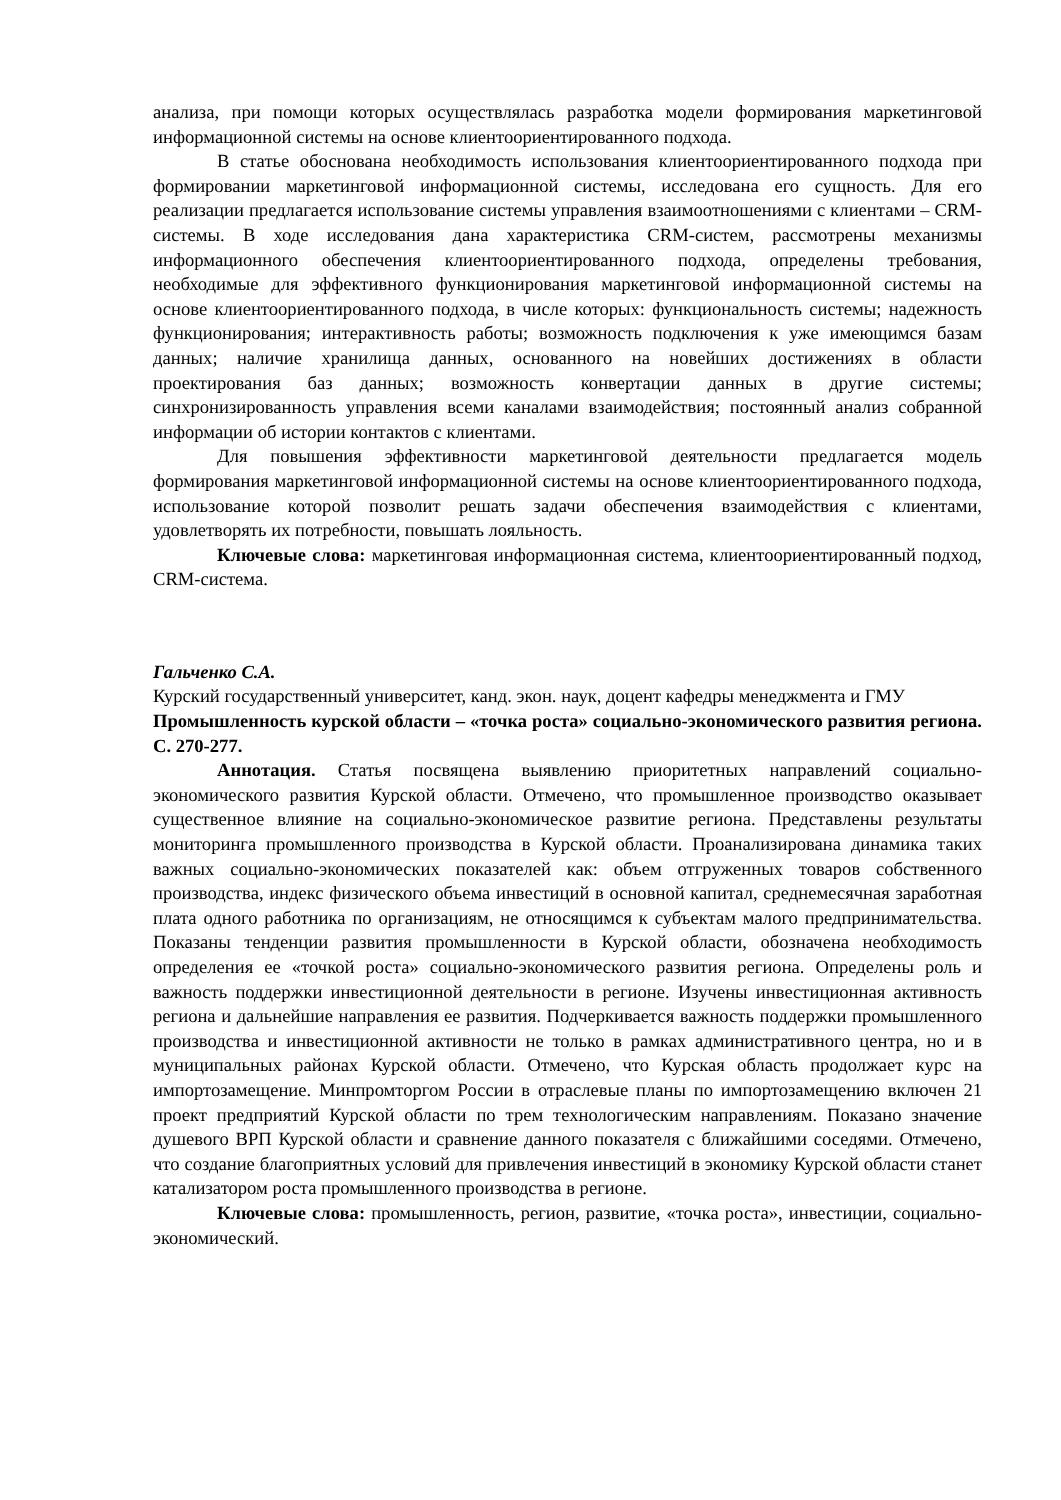анализа, при помощи которых осуществлялась разработка модели формирования маркетинговой информационной системы на основе клиентоориентированного подхода.
В статье обоснована необходимость использования клиентоориентированного подхода при формировании маркетинговой информационной системы, исследована его сущность. Для его реализации предлагается использование системы управления взаимоотношениями с клиентами – CRM-системы. В ходе исследования дана характеристика CRM-систем, рассмотрены механизмы информационного обеспечения клиентоориентированного подхода, определены требования, необходимые для эффективного функционирования маркетинговой информационной системы на основе клиентоориентированного подхода, в числе которых: функциональность системы; надежность функционирования; интерактивность работы; возможность подключения к уже имеющимся базам данных; наличие хранилища данных, основанного на новейших достижениях в области проектирования баз данных; возможность конвертации данных в другие системы; синхронизированность управления всеми каналами взаимодействия; постоянный анализ собранной информации об истории контактов с клиентами.
Для повышения эффективности маркетинговой деятельности предлагается модель формирования маркетинговой информационной системы на основе клиентоориентированного подхода, использование которой позволит решать задачи обеспечения взаимодействия с клиентами, удовлетворять их потребности, повышать лояльность.
Ключевые слова: маркетинговая информационная система, клиентоориентированный подход, CRM-система.
Гальченко С.А.
Курский государственный университет, канд. экон. наук, доцент кафедры менеджмента и ГМУ
Промышленность курской области – «точка роста» социально-экономического развития региона. С. 270-277.
Аннотация. Статья посвящена выявлению приоритетных направлений социально-экономического развития Курской области. Отмечено, что промышленное производство оказывает существенное влияние на социально-экономическое развитие региона. Представлены результаты мониторинга промышленного производства в Курской области. Проанализирована динамика таких важных социально-экономических показателей как: объем отгруженных товаров собственного производства, индекс физического объема инвестиций в основной капитал, среднемесячная заработная плата одного работника по организациям, не относящимся к субъектам малого предпринимательства. Показаны тенденции развития промышленности в Курской области, обозначена необходимость определения ее «точкой роста» социально-экономического развития региона. Определены роль и важность поддержки инвестиционной деятельности в регионе. Изучены инвестиционная активность региона и дальнейшие направления ее развития. Подчеркивается важность поддержки промышленного производства и инвестиционной активности не только в рамках административного центра, но и в муниципальных районах Курской области. Отмечено, что Курская область продолжает курс на импортозамещение. Минпромторгом России в отраслевые планы по импортозамещению включен 21 проект предприятий Курской области по трем технологическим направлениям. Показано значение душевого ВРП Курской области и сравнение данного показателя с ближайшими соседями. Отмечено, что создание благоприятных условий для привлечения инвестиций в экономику Курской области станет катализатором роста промышленного производства в регионе.
Ключевые слова: промышленность, регион, развитие, «точка роста», инвестиции, социально-экономический.